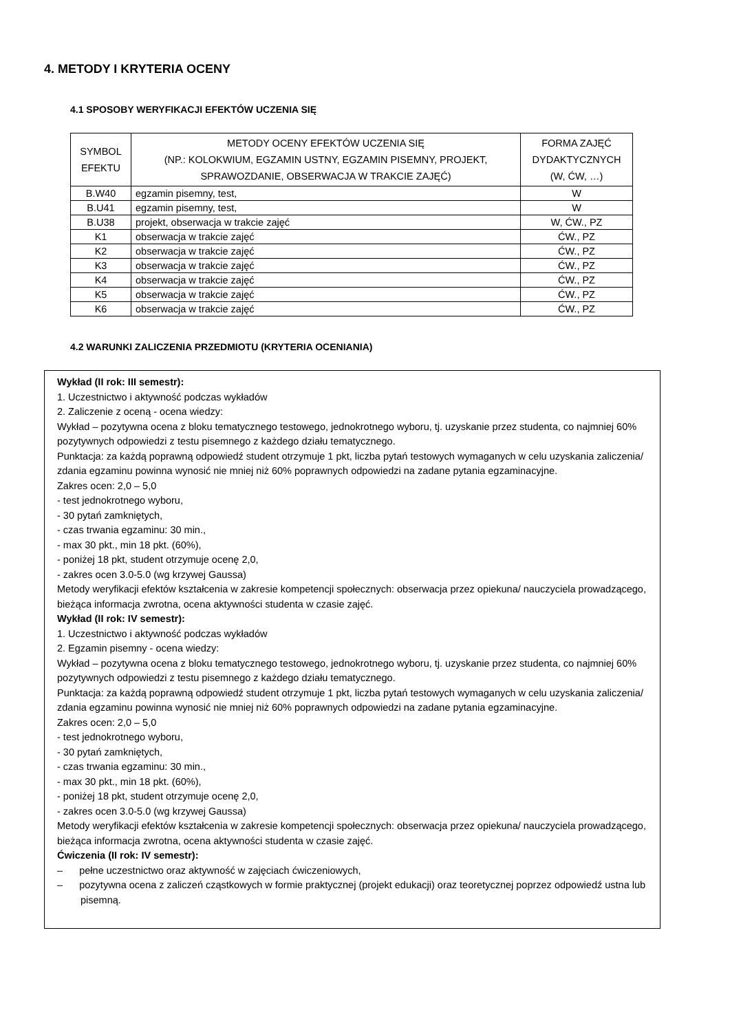4. METODY I KRYTERIA OCENY
4.1 SPOSOBY WERYFIKACJI EFEKTÓW UCZENIA SIĘ
| SYMBOL EFEKTU | METODY OCENY EFEKTÓW UCZENIA SIĘ (NP.: KOLOKWIUM, EGZAMIN USTNY, EGZAMIN PISEMNY, PROJEKT, SPRAWOZDANIE, OBSERWACJA W TRAKCIE ZAJĘĆ) | FORMA ZAJĘĆ DYDAKTYCZNYCH (W, ĆW, …) |
| --- | --- | --- |
| B.W40 | egzamin pisemny, test, | W |
| B.U41 | egzamin pisemny, test, | W |
| B.U38 | projekt, obserwacja w trakcie zajęć | W, ĆW., PZ |
| K1 | obserwacja w trakcie zajęć | ĆW., PZ |
| K2 | obserwacja w trakcie zajęć | ĆW., PZ |
| K3 | obserwacja w trakcie zajęć | ĆW., PZ |
| K4 | obserwacja w trakcie zajęć | ĆW., PZ |
| K5 | obserwacja w trakcie zajęć | ĆW., PZ |
| K6 | obserwacja w trakcie zajęć | ĆW., PZ |
4.2 WARUNKI ZALICZENIA PRZEDMIOTU (KRYTERIA OCENIANIA)
Wykład (II rok: III semestr):
1. Uczestnictwo i aktywność podczas wykładów
2. Zaliczenie z oceną - ocena wiedzy:
Wykład – pozytywna ocena z bloku tematycznego testowego, jednokrotnego wyboru, tj. uzyskanie przez studenta, co najmniej 60% pozytywnych odpowiedzi z testu pisemnego z każdego działu tematycznego.
Punktacja: za każdą poprawną odpowiedź student otrzymuje 1 pkt, liczba pytań testowych wymaganych w celu uzyskania zaliczenia/ zdania egzaminu powinna wynosić nie mniej niż 60% poprawnych odpowiedzi na zadane pytania egzaminacyjne.
Zakres ocen: 2,0 – 5,0
- test jednokrotnego wyboru,
- 30 pytań zamkniętych,
- czas trwania egzaminu: 30 min.,
- max 30 pkt., min 18 pkt. (60%),
- poniżej 18 pkt, student otrzymuje ocenę 2,0,
- zakres ocen 3.0-5.0 (wg krzywej Gaussa)
Metody weryfikacji efektów kształcenia w zakresie kompetencji społecznych: obserwacja przez opiekuna/ nauczyciela prowadzącego, bieżąca informacja zwrotna, ocena aktywności studenta w czasie zajęć.
Wykład (II rok: IV semestr):
1. Uczestnictwo i aktywność podczas wykładów
2. Egzamin pisemny - ocena wiedzy:
Wykład – pozytywna ocena z bloku tematycznego testowego, jednokrotnego wyboru, tj. uzyskanie przez studenta, co najmniej 60% pozytywnych odpowiedzi z testu pisemnego z każdego działu tematycznego.
Punktacja: za każdą poprawną odpowiedź student otrzymuje 1 pkt, liczba pytań testowych wymaganych w celu uzyskania zaliczenia/ zdania egzaminu powinna wynosić nie mniej niż 60% poprawnych odpowiedzi na zadane pytania egzaminacyjne.
Zakres ocen: 2,0 – 5,0
- test jednokrotnego wyboru,
- 30 pytań zamkniętych,
- czas trwania egzaminu: 30 min.,
- max 30 pkt., min 18 pkt. (60%),
- poniżej 18 pkt, student otrzymuje ocenę 2,0,
- zakres ocen 3.0-5.0 (wg krzywej Gaussa)
Metody weryfikacji efektów kształcenia w zakresie kompetencji społecznych: obserwacja przez opiekuna/ nauczyciela prowadzącego, bieżąca informacja zwrotna, ocena aktywności studenta w czasie zajęć.
Ćwiczenia (II rok: IV semestr):
– pełne uczestnictwo oraz aktywność w zajęciach ćwiczeniowych,
– pozytywna ocena z zaliczeń cząstkowych w formie praktycznej (projekt edukacji) oraz teoretycznej poprzez odpowiedź ustna lub pisemną.